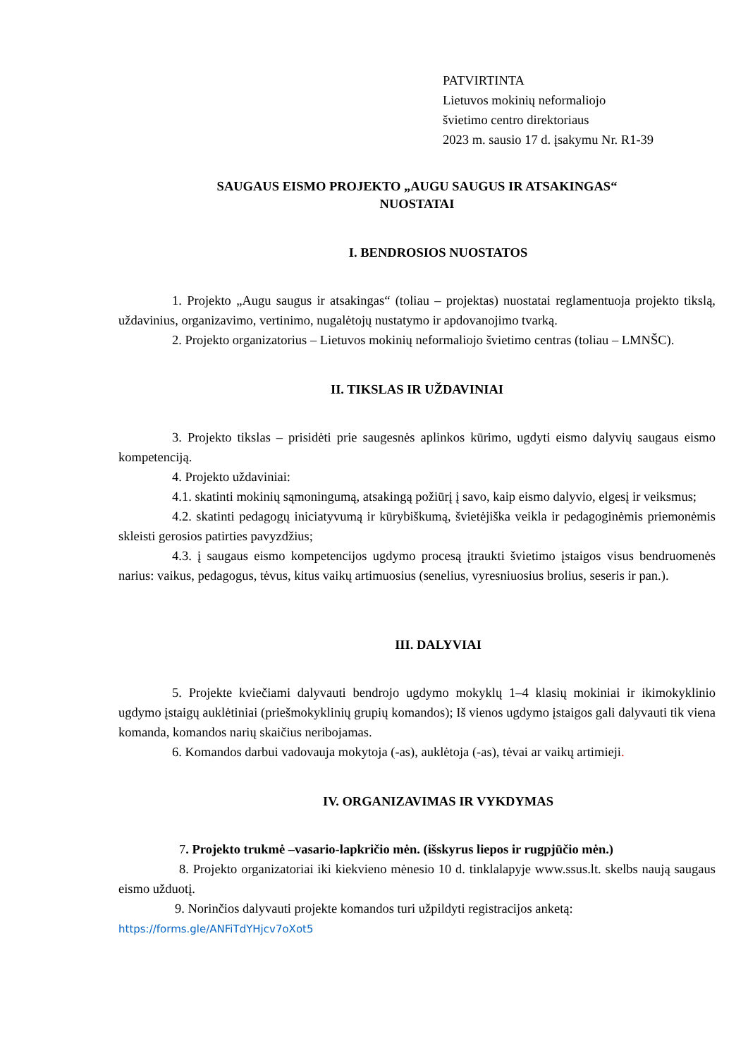PATVIRTINTA
Lietuvos mokinių neformaliojo
švietimo centro direktoriaus
2023 m. sausio 17 d. įsakymu Nr. R1-39
SAUGAUS EISMO PROJEKTO „AUGU SAUGUS IR ATSAKINGAS“
NUOSTATAI
I. BENDROSIOS NUOSTATOS
1. Projekto „Augu saugus ir atsakingas“ (toliau – projektas) nuostatai reglamentuoja projekto tikslą, uždavinius, organizavimo, vertinimo, nugalėtojų nustatymo ir apdovanojimo tvarką.
2. Projekto organizatorius – Lietuvos mokinių neformaliojo švietimo centras (toliau – LMNŠC).
II. TIKSLAS IR UŽDAVINIAI
3. Projekto tikslas – prisidėti prie saugesnės aplinkos kūrimo, ugdyti eismo dalyvių saugaus eismo kompetenciją.
4. Projekto uždaviniai:
4.1. skatinti mokinių sąmoningumą, atsakingą požiūrį į savo, kaip eismo dalyvio, elgesį ir veiksmus;
4.2. skatinti pedagogų iniciatyvumą ir kūrybiškumą, švietėjiška veikla ir pedagoginėmis priemonėmis skleisti gerosios patirties pavyzdžius;
4.3. į saugaus eismo kompetencijos ugdymo procesą įtraukti švietimo įstaigos visus bendruomenės narius: vaikus, pedagogus, tėvus, kitus vaikų artimuosius (senelius, vyresniuosius brolius, seseris ir pan.).
III. DALYVIAI
5. Projekte kviečiami dalyvauti bendrojo ugdymo mokyklų 1–4 klasių mokiniai ir ikimokyklinio ugdymo įstaigų auklėtiniai (priešmokyklinių grupių komandos); Iš vienos ugdymo įstaigos gali dalyvauti tik viena komanda, komandos narių skaičius neribojamas.
6. Komandos darbui vadovauja mokytoja (-as), auklėtoja (-as), tėvai ar vaikų artimieji.
IV. ORGANIZAVIMAS IR VYKDYMAS
7. Projekto trukmė –vasario-lapkričio mėn. (išskyrus liepos ir rugpjūčio mėn.)
8. Projekto organizatoriai iki kiekvieno mėnesio 10 d. tinklalapyje www.ssus.lt. skelbs naują saugaus eismo užduotį.
9. Norinčios dalyvauti projekte komandos turi užpildyti registracijos anketą:
https://forms.gle/ANFiTdYHjcv7oXot5